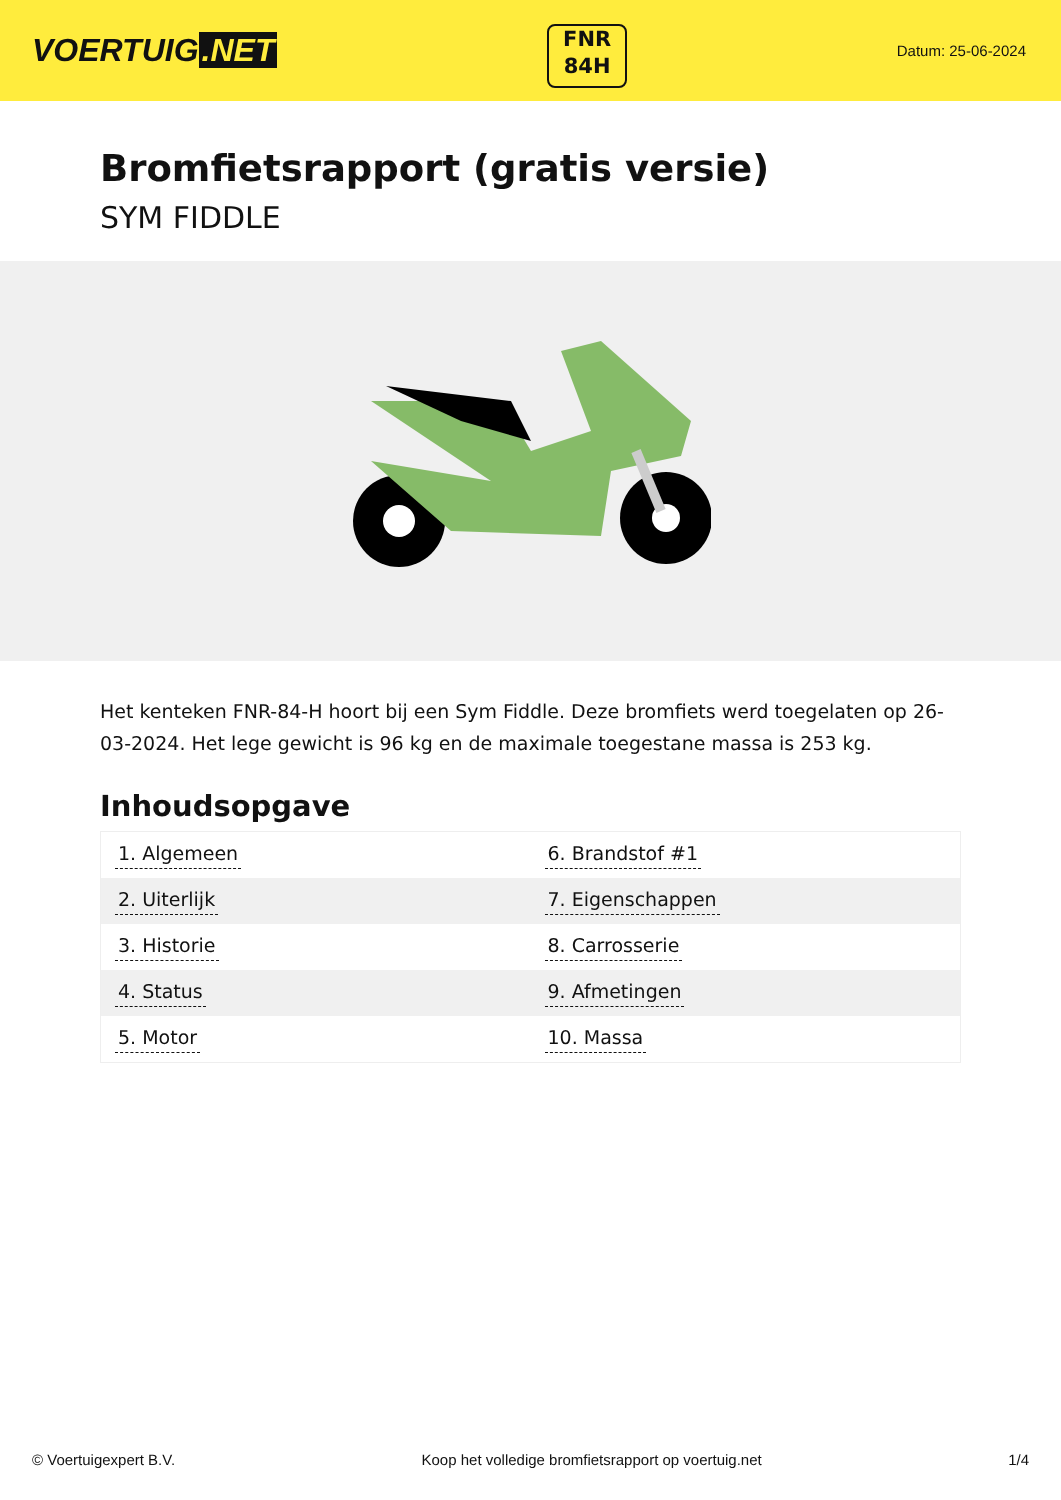VOERTUIG.NET
FNR
84H
Datum: 25-06-2024
Bromfietsrapport (gratis versie)
SYM FIDDLE
Het kenteken FNR-84-H hoort bij een Sym Fiddle. Deze bromfiets werd toegelaten op 26-03-2024. Het lege gewicht is 96 kg en de maximale toegestane massa is 253 kg.
Inhoudsopgave
| 1. Algemeen | 6. Brandstof #1 |
| 2. Uiterlijk | 7. Eigenschappen |
| 3. Historie | 8. Carrosserie |
| 4. Status | 9. Afmetingen |
| 5. Motor | 10. Massa |
© Voertuigexpert B.V. Koop het volledige bromfietsrapport op voertuig.net 1/4